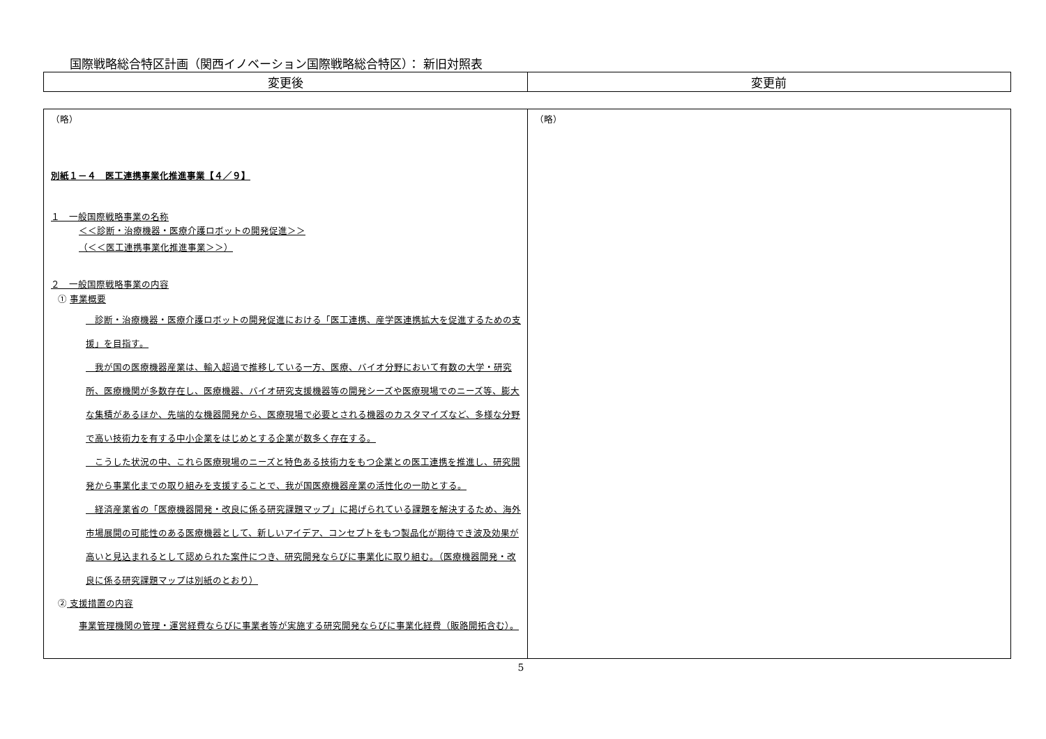国際戦略総合特区計画（関西イノベーション国際戦略総合特区）： 新旧対照表
| 変更後 | 変更前 |
| --- | --- |
| （略） 別紙１－４ 医工連携事業化推進事業【４／９】 １ 一般国際戦略事業の名称 ＜＜診断・治療機器・医療介護ロボットの開発促進＞＞ （＜＜医工連携事業化推進事業＞＞） ２ 一般国際戦略事業の内容 ① 事業概要 診断・治療機器・医療介護ロボットの開発促進における「医工連携、産学医連携拡大を促進するための支援」を目指す。 我が国の医療機器産業は、輸入超過で推移している一方、医療、バイオ分野において有数の大学・研究所、医療機関が多数存在し、医療機器、バイオ研究支援機器等の開発シーズや医療現場でのニーズ等、膨大な集積があるほか、先端的な機器開発から、医療現場で必要とされる機器のカスタマイズなど、多様な分野で高い技術力を有する中小企業をはじめとする企業が数多く存在する。 こうした状況の中、これら医療現場のニーズと特色ある技術力をもつ企業との医工連携を推進し、研究開発から事業化までの取り組みを支援することで、我が国医療機器産業の活性化の一助とする。 経済産業省の「医療機器開発・改良に係る研究課題マップ」に掲げられている課題を解決するため、海外市場展開の可能性のある医療機器として、新しいアイデア、コンセプトをもつ製品化が期待でき波及効果が高いと見込まれるとして認められた案件につき、研究開発ならびに事業化に取り組む。（医療機器開発・改良に係る研究課題マップは別紙のとおり） ② 支援措置の内容 事業管理機関の管理・運営経費ならびに事業者等が実施する研究開発ならびに事業化経費（販路開拓含む）。 | （略） |
5